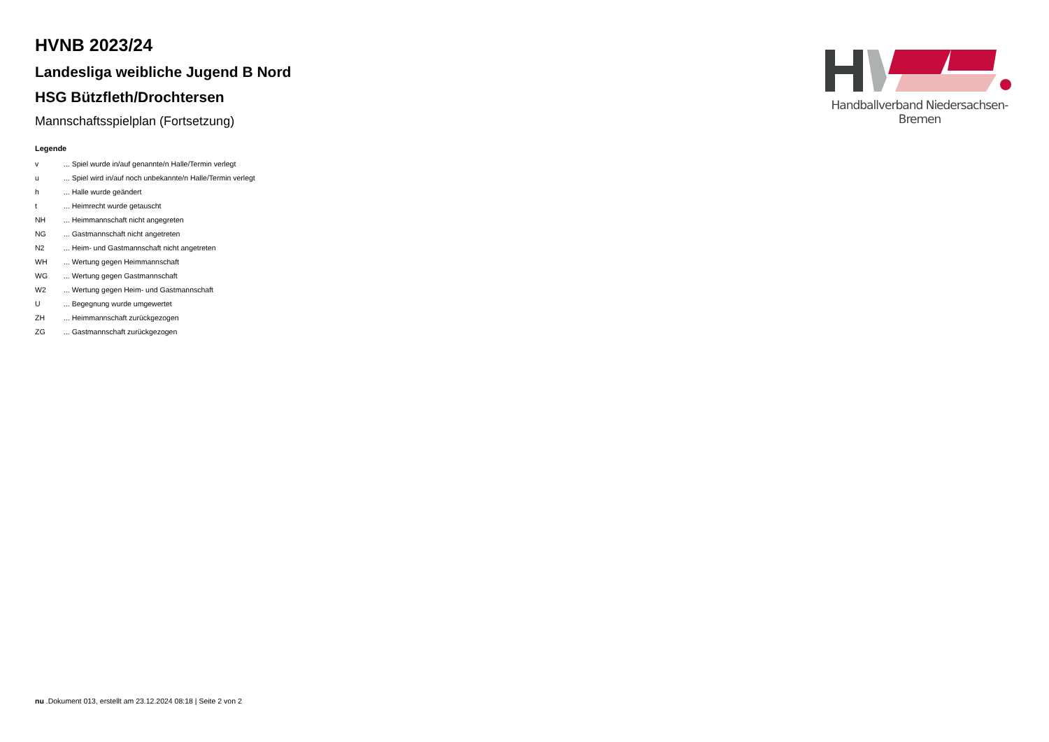HVNB 2023/24
Landesliga weibliche Jugend B Nord
HSG Bützfleth/Drochtersen
Mannschaftsspielplan (Fortsetzung)
Legende
| v | ... Spiel wurde in/auf genannte/n Halle/Termin verlegt |
| u | ... Spiel wird in/auf noch unbekannte/n Halle/Termin verlegt |
| h | ... Halle wurde geändert |
| t | ... Heimrecht wurde getauscht |
| NH | ... Heimmannschaft nicht angegreten |
| NG | ... Gastmannschaft nicht angetreten |
| N2 | ... Heim- und Gastmannschaft nicht angetreten |
| WH | ... Wertung gegen Heimmannschaft |
| WG | ... Wertung gegen Gastmannschaft |
| W2 | ... Wertung gegen Heim- und Gastmannschaft |
| U | ... Begegnung wurde umgewertet |
| ZH | ... Heimmannschaft zurückgezogen |
| ZG | ... Gastmannschaft zurückgezogen |
Handballverband Niedersachsen-Bremen
nu .Dokument 013, erstellt am 23.12.2024 08:18 | Seite 2 von 2